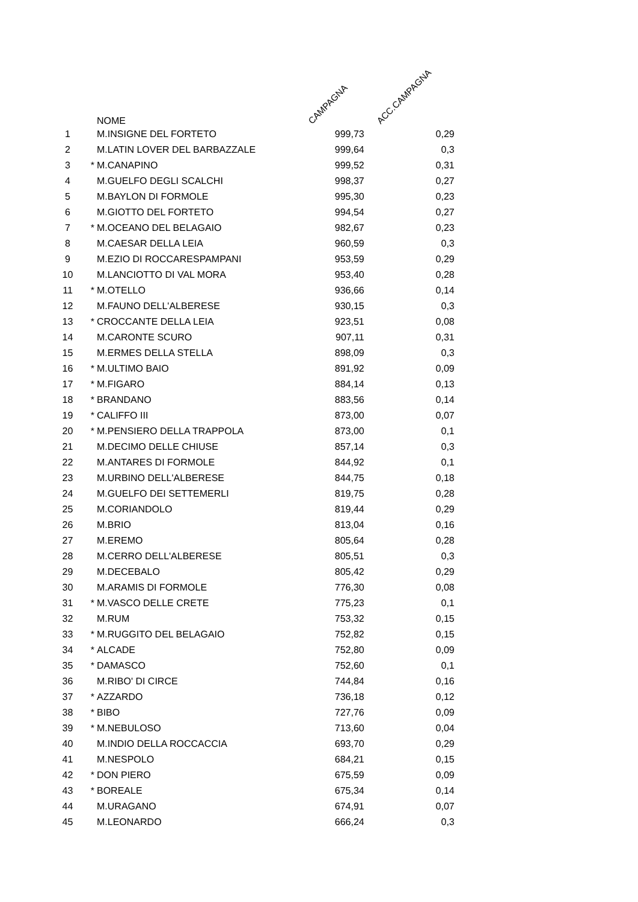| | | NOME | CAMPAGNA | ACC.CAMPAGNA |
| --- | --- | --- | --- | --- |
| 1 | | M.INSIGNE DEL FORTETO | 999,73 | 0,29 |
| 2 | | M.LATIN LOVER DEL BARBAZZALE | 999,64 | 0,3 |
| 3 | * | M.CANAPINO | 999,52 | 0,31 |
| 4 | | M.GUELFO DEGLI SCALCHI | 998,37 | 0,27 |
| 5 | | M.BAYLON DI FORMOLE | 995,30 | 0,23 |
| 6 | | M.GIOTTO DEL FORTETO | 994,54 | 0,27 |
| 7 | * | M.OCEANO DEL BELAGAIO | 982,67 | 0,23 |
| 8 | | M.CAESAR DELLA LEIA | 960,59 | 0,3 |
| 9 | | M.EZIO DI ROCCARESPAMPANI | 953,59 | 0,29 |
| 10 | | M.LANCIOTTO DI VAL MORA | 953,40 | 0,28 |
| 11 | * | M.OTELLO | 936,66 | 0,14 |
| 12 | | M.FAUNO DELL'ALBERESE | 930,15 | 0,3 |
| 13 | * | CROCCANTE DELLA LEIA | 923,51 | 0,08 |
| 14 | | M.CARONTE SCURO | 907,11 | 0,31 |
| 15 | | M.ERMES DELLA STELLA | 898,09 | 0,3 |
| 16 | * | M.ULTIMO BAIO | 891,92 | 0,09 |
| 17 | * | M.FIGARO | 884,14 | 0,13 |
| 18 | * | BRANDANO | 883,56 | 0,14 |
| 19 | * | CALIFFO III | 873,00 | 0,07 |
| 20 | * | M.PENSIERO DELLA TRAPPOLA | 873,00 | 0,1 |
| 21 | | M.DECIMO DELLE CHIUSE | 857,14 | 0,3 |
| 22 | | M.ANTARES DI FORMOLE | 844,92 | 0,1 |
| 23 | | M.URBINO DELL'ALBERESE | 844,75 | 0,18 |
| 24 | | M.GUELFO DEI SETTEMERLI | 819,75 | 0,28 |
| 25 | | M.CORIANDOLO | 819,44 | 0,29 |
| 26 | | M.BRIO | 813,04 | 0,16 |
| 27 | | M.EREMO | 805,64 | 0,28 |
| 28 | | M.CERRO DELL'ALBERESE | 805,51 | 0,3 |
| 29 | | M.DECEBALO | 805,42 | 0,29 |
| 30 | | M.ARAMIS DI FORMOLE | 776,30 | 0,08 |
| 31 | * | M.VASCO DELLE CRETE | 775,23 | 0,1 |
| 32 | | M.RUM | 753,32 | 0,15 |
| 33 | * | M.RUGGITO DEL BELAGAIO | 752,82 | 0,15 |
| 34 | * | ALCADE | 752,80 | 0,09 |
| 35 | * | DAMASCO | 752,60 | 0,1 |
| 36 | | M.RIBO' DI CIRCE | 744,84 | 0,16 |
| 37 | * | AZZARDO | 736,18 | 0,12 |
| 38 | * | BIBO | 727,76 | 0,09 |
| 39 | * | M.NEBULOSO | 713,60 | 0,04 |
| 40 | | M.INDIO DELLA ROCCACCIA | 693,70 | 0,29 |
| 41 | | M.NESPOLO | 684,21 | 0,15 |
| 42 | * | DON PIERO | 675,59 | 0,09 |
| 43 | * | BOREALE | 675,34 | 0,14 |
| 44 | | M.URAGANO | 674,91 | 0,07 |
| 45 | | M.LEONARDO | 666,24 | 0,3 |